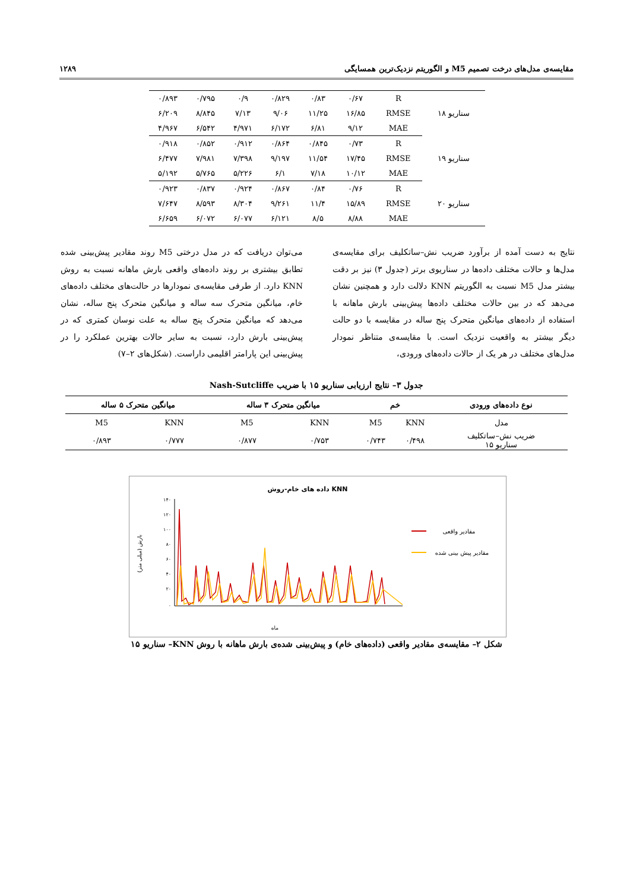مقایسه‌ی مدل‌های درخت تصمیم M5 و الگوریتم نزدیک‌ترین همسایگی ۱۲۸۹
| سناریو ۱۸ | R | ۰/۶۷ | ۰/۸۳ | ۰/۸۲۹ | ۰/۹ | ۰/۷۹۵ | ۰/۸۹۳ |
| | RMSE | ۱۶/۸۵ | ۱۱/۲۵ | ۹/۰۶ | ۷/۱۳ | ۸/۸۴۵ | ۶/۲۰۹ |
| | MAE | ۹/۱۲ | ۶/۸۱ | ۶/۱۷۲ | ۴/۹۷۱ | ۶/۵۴۲ | ۴/۹۶۷ |
| سناریو ۱۹ | R | ۰/۷۳ | ۰/۸۴۵ | ۰/۸۶۴ | ۰/۹۱۲ | ۰/۸۵۲ | ۰/۹۱۸ |
| | RMSE | ۱۷/۴۵ | ۱۱/۵۴ | ۹/۱۹۷ | ۷/۳۹۸ | ۷/۹۸۱ | ۶/۴۷۷ |
| | MAE | ۱۰/۱۲ | ۷/۱۸ | ۶/۱ | ۵/۲۲۶ | ۵/۷۶۵ | ۵/۱۹۲ |
| سناریو ۲۰ | R | ۰/۷۶ | ۰/۸۴ | ۰/۸۶۷ | ۰/۹۲۴ | ۰/۸۳۷ | ۰/۹۲۳ |
| | RMSE | ۱۵/۸۹ | ۱۱/۴ | ۹/۲۶۱ | ۸/۳۰۴ | ۸/۵۹۳ | ۷/۶۴۷ |
| | MAE | ۸/۸۸ | ۸/۵ | ۶/۱۲۱ | ۶/۰۷۷ | ۶/۰۷۲ | ۶/۶۵۹ |
نتایج به دست آمده از برآورد ضریب نش–ساتکلیف برای مقایسه‌ی مدل‌ها و حالات مختلف داده‌ها در سناریوی برتر (جدول ۳) نیز بر دقت بیشتر مدل M5 نسبت به الگوریتم KNN دلالت دارد و همچنین نشان می‌دهد که در بین حالات مختلف داده‌ها پیش‌بینی بارش ماهانه با استفاده از داده‌های میانگین متحرک پنج ساله در مقایسه با دو حالت دیگر بیشتر به واقعیت نزدیک است. با مقایسه‌ی متناظر نمودار مدل‌های مختلف در هر یک از حالات داده‌های ورودی،
می‌توان دریافت که در مدل درختی M5 روند مقادیر پیش‌بینی شده تطابق بیشتری بر روند داده‌های واقعی بارش ماهانه نسبت به روش KNN دارد. از طرفی مقایسه‌ی نمودارها در حالت‌های مختلف داده‌های خام، میانگین متحرک سه ساله و میانگین متحرک پنج ساله، نشان می‌دهد که میانگین متحرک پنج ساله به علت نوسان کمتری که در پیش‌بینی بارش دارد، نسبت به سایر حالات بهترین عملکرد را در پیش‌بینی این پارامتر اقلیمی داراست. (شکل‌های ۲–۷)
جدول ۳– نتایج ارزیابی سناریو ۱۵ با ضریب Nash-Sutcliffe
| نوع داده‌های ورودی | خم | | میانگین متحرک ۳ ساله | | میانگین متحرک ۵ ساله | |
| --- | --- | --- | --- | --- | --- | --- |
| مدل | KNN | M5 | KNN | M5 | KNN | M5 |
| ضریب نش–ساتکلیف سناریو ۱۵ | ۰/۴۹۸ | ۰/۷۴۳ | ۰/۷۵۳ | ۰/۸۷۷ | ۰/۷۷۷ | ۰/۸۹۳ |
داده های خام-روش KNN
۱۴۰
۱۲۰
۱۰۰
۸۰
۶۰
۴۰
۲۰
۰
بارش (میلی متر)
ماه
مقادیر واقعی
مقادیر پیش بینی شده
شکل ۲– مقایسه‌ی مقادیر واقعی (داده‌های خام) و پیش‌بینی شده‌ی بارش ماهانه با روش KNN– سناریو ۱۵